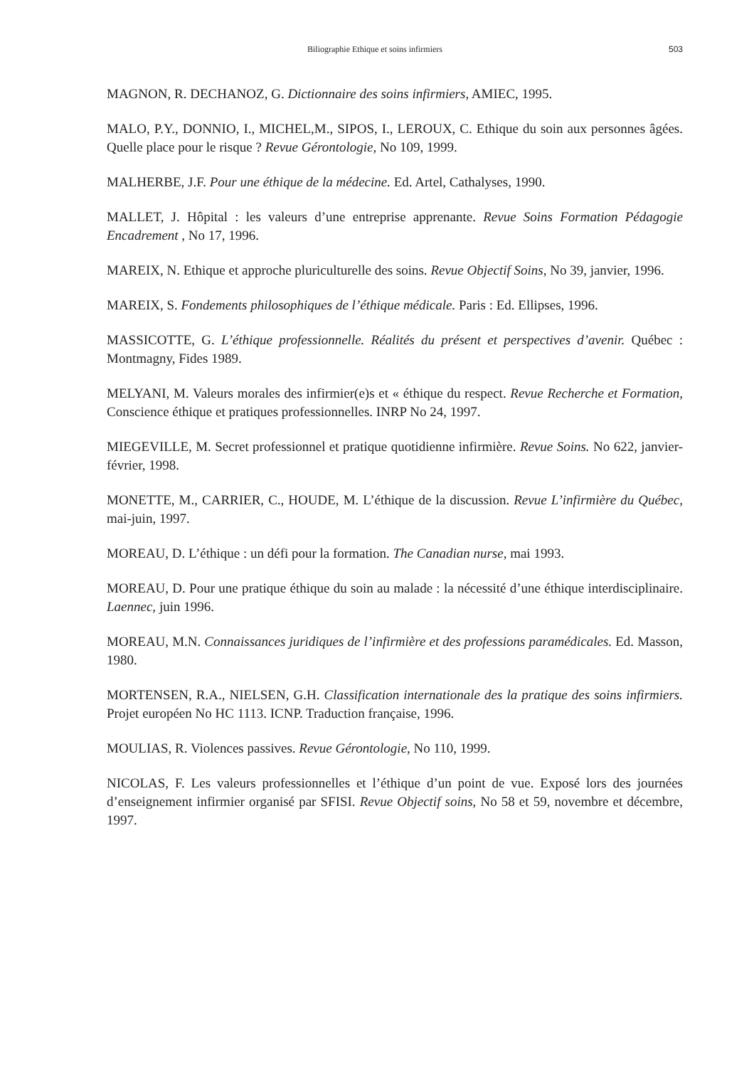Biliographie Ethique et soins infirmiers 503
MAGNON, R. DECHANOZ, G. Dictionnaire des soins infirmiers, AMIEC, 1995.
MALO, P.Y., DONNIO, I., MICHEL,M., SIPOS, I., LEROUX, C. Ethique du soin aux personnes âgées. Quelle place pour le risque ? Revue Gérontologie, No 109, 1999.
MALHERBE, J.F. Pour une éthique de la médecine. Ed. Artel, Cathalyses, 1990.
MALLET, J. Hôpital : les valeurs d’une entreprise apprenante. Revue Soins Formation Pédagogie Encadrement , No 17, 1996.
MAREIX, N. Ethique et approche pluriculturelle des soins. Revue Objectif Soins, No 39, janvier, 1996.
MAREIX, S. Fondements philosophiques de l’éthique médicale. Paris : Ed. Ellipses, 1996.
MASSICOTTE, G. L’éthique professionnelle. Réalités du présent et perspectives d’avenir. Québec : Montmagny, Fides 1989.
MELYANI, M. Valeurs morales des infirmier(e)s et « éthique du respect. Revue Recherche et Formation, Conscience éthique et pratiques professionnelles. INRP No 24, 1997.
MIEGEVILLE, M. Secret professionnel et pratique quotidienne infirmière. Revue Soins. No 622, janvier-février, 1998.
MONETTE, M., CARRIER, C., HOUDE, M. L’éthique de la discussion. Revue L’infirmière du Québec, mai-juin, 1997.
MOREAU, D. L’éthique : un défi pour la formation. The Canadian nurse, mai 1993.
MOREAU, D. Pour une pratique éthique du soin au malade : la nécessité d’une éthique interdisciplinaire. Laennec, juin 1996.
MOREAU, M.N. Connaissances juridiques de l’infirmière et des professions paramédicales. Ed. Masson, 1980.
MORTENSEN, R.A., NIELSEN, G.H. Classification internationale des la pratique des soins infirmiers. Projet européen No HC 1113. ICNP. Traduction française, 1996.
MOULIAS, R. Violences passives. Revue Gérontologie, No 110, 1999.
NICOLAS, F. Les valeurs professionnelles et l’éthique d’un point de vue. Exposé lors des journées d’enseignement infirmier organisé par SFISI. Revue Objectif soins, No 58 et 59, novembre et décembre, 1997.